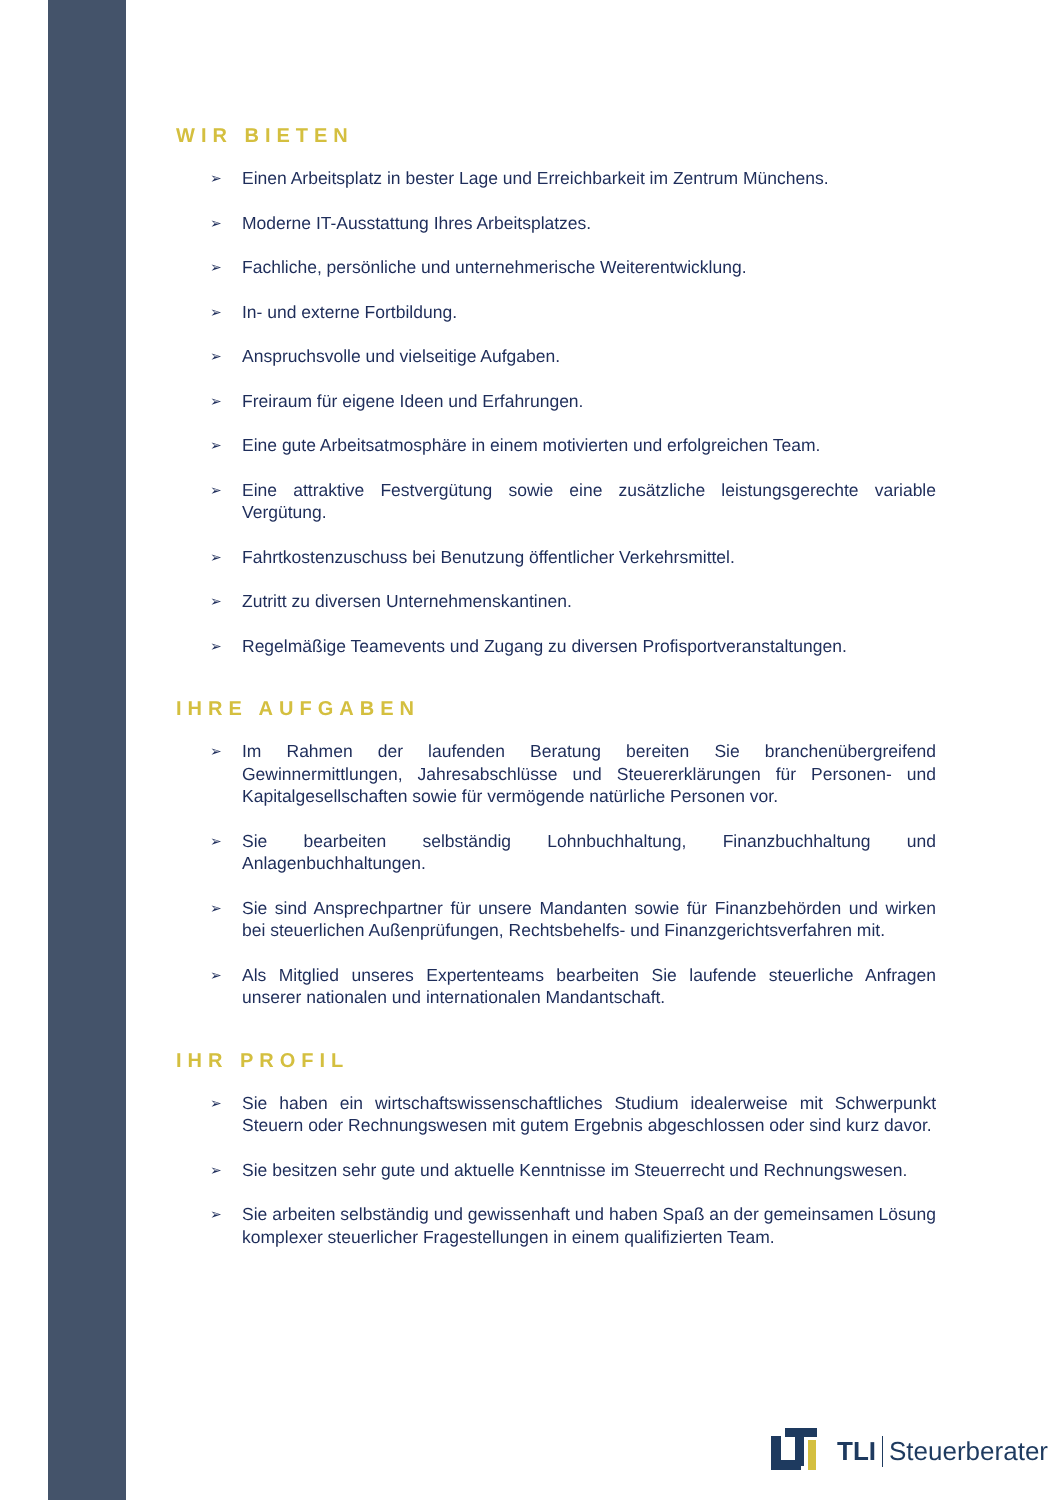WIR BIETEN
➢ Einen Arbeitsplatz in bester Lage und Erreichbarkeit im Zentrum Münchens.
➢ Moderne IT-Ausstattung Ihres Arbeitsplatzes.
➢ Fachliche, persönliche und unternehmerische Weiterentwicklung.
➢ In- und externe Fortbildung.
➢ Anspruchsvolle und vielseitige Aufgaben.
➢ Freiraum für eigene Ideen und Erfahrungen.
➢ Eine gute Arbeitsatmosphäre in einem motivierten und erfolgreichen Team.
➢ Eine attraktive Festvergütung sowie eine zusätzliche leistungsgerechte variable Vergütung.
➢ Fahrtkostenzuschuss bei Benutzung öffentlicher Verkehrsmittel.
➢ Zutritt zu diversen Unternehmenskantinen.
➢ Regelmäßige Teamevents und Zugang zu diversen Profisportveranstaltungen.
IHRE AUFGABEN
➢ Im Rahmen der laufenden Beratung bereiten Sie branchenübergreifend Gewinnermittlungen, Jahresabschlüsse und Steuererklärungen für Personen- und Kapitalgesellschaften sowie für vermögende natürliche Personen vor.
➢ Sie bearbeiten selbständig Lohnbuchhaltung, Finanzbuchhaltung und Anlagenbuchhaltungen.
➢ Sie sind Ansprechpartner für unsere Mandanten sowie für Finanzbehörden und wirken bei steuerlichen Außenprüfungen, Rechtsbehelfs- und Finanzgerichtsverfahren mit.
➢ Als Mitglied unseres Expertenteams bearbeiten Sie laufende steuerliche Anfragen unserer nationalen und internationalen Mandantschaft.
IHR PROFIL
➢ Sie haben ein wirtschaftswissenschaftliches Studium idealerweise mit Schwerpunkt Steuern oder Rechnungswesen mit gutem Ergebnis abgeschlossen oder sind kurz davor.
➢ Sie besitzen sehr gute und aktuelle Kenntnisse im Steuerrecht und Rechnungswesen.
➢ Sie arbeiten selbständig und gewissenhaft und haben Spaß an der gemeinsamen Lösung komplexer steuerlicher Fragestellungen in einem qualifizierten Team.
TLI Steuerberater